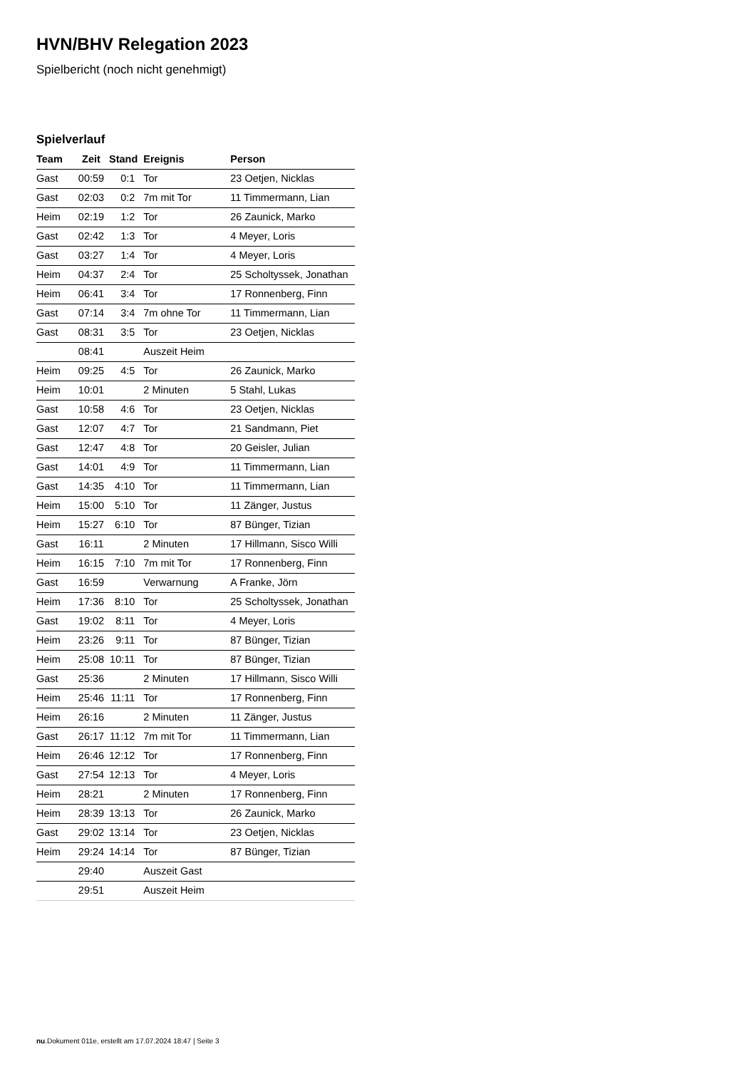HVN/BHV Relegation 2023
Spielbericht (noch nicht genehmigt)
Spielverlauf
| Team | Zeit | Stand | Ereignis | Person |
| --- | --- | --- | --- | --- |
| Gast | 00:59 | 0:1 | Tor | 23 Oetjen, Nicklas |
| Gast | 02:03 | 0:2 | 7m mit Tor | 11 Timmermann, Lian |
| Heim | 02:19 | 1:2 | Tor | 26 Zaunick, Marko |
| Gast | 02:42 | 1:3 | Tor | 4 Meyer, Loris |
| Gast | 03:27 | 1:4 | Tor | 4 Meyer, Loris |
| Heim | 04:37 | 2:4 | Tor | 25 Scholtyssek, Jonathan |
| Heim | 06:41 | 3:4 | Tor | 17 Ronnenberg, Finn |
| Gast | 07:14 | 3:4 | 7m ohne Tor | 11 Timmermann, Lian |
| Gast | 08:31 | 3:5 | Tor | 23 Oetjen, Nicklas |
| | 08:41 | | Auszeit Heim | |
| Heim | 09:25 | 4:5 | Tor | 26 Zaunick, Marko |
| Heim | 10:01 | | 2 Minuten | 5 Stahl, Lukas |
| Gast | 10:58 | 4:6 | Tor | 23 Oetjen, Nicklas |
| Gast | 12:07 | 4:7 | Tor | 21 Sandmann, Piet |
| Gast | 12:47 | 4:8 | Tor | 20 Geisler, Julian |
| Gast | 14:01 | 4:9 | Tor | 11 Timmermann, Lian |
| Gast | 14:35 | 4:10 | Tor | 11 Timmermann, Lian |
| Heim | 15:00 | 5:10 | Tor | 11 Zänger, Justus |
| Heim | 15:27 | 6:10 | Tor | 87 Bünger, Tizian |
| Gast | 16:11 | | 2 Minuten | 17 Hillmann, Sisco Willi |
| Heim | 16:15 | 7:10 | 7m mit Tor | 17 Ronnenberg, Finn |
| Gast | 16:59 | | Verwarnung | A Franke, Jörn |
| Heim | 17:36 | 8:10 | Tor | 25 Scholtyssek, Jonathan |
| Gast | 19:02 | 8:11 | Tor | 4 Meyer, Loris |
| Heim | 23:26 | 9:11 | Tor | 87 Bünger, Tizian |
| Heim | 25:08 | 10:11 | Tor | 87 Bünger, Tizian |
| Gast | 25:36 | | 2 Minuten | 17 Hillmann, Sisco Willi |
| Heim | 25:46 | 11:11 | Tor | 17 Ronnenberg, Finn |
| Heim | 26:16 | | 2 Minuten | 11 Zänger, Justus |
| Gast | 26:17 | 11:12 | 7m mit Tor | 11 Timmermann, Lian |
| Heim | 26:46 | 12:12 | Tor | 17 Ronnenberg, Finn |
| Gast | 27:54 | 12:13 | Tor | 4 Meyer, Loris |
| Heim | 28:21 | | 2 Minuten | 17 Ronnenberg, Finn |
| Heim | 28:39 | 13:13 | Tor | 26 Zaunick, Marko |
| Gast | 29:02 | 13:14 | Tor | 23 Oetjen, Nicklas |
| Heim | 29:24 | 14:14 | Tor | 87 Bünger, Tizian |
| | 29:40 | | Auszeit Gast | |
| | 29:51 | | Auszeit Heim | |
nu.Dokument 011e, erstellt am 17.07.2024 18:47 | Seite 3